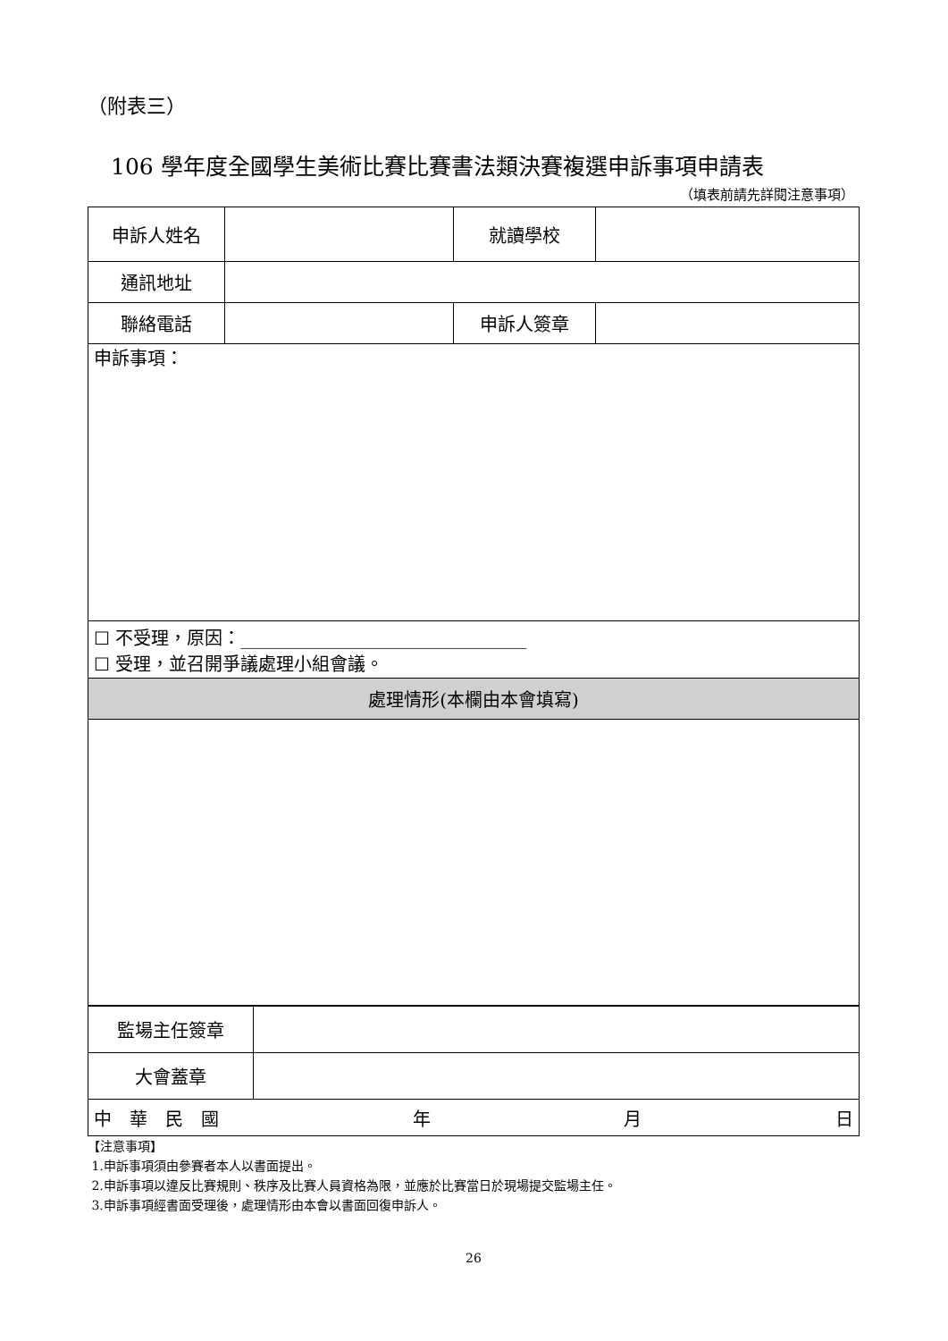（附表三）
106 學年度全國學生美術比賽比賽書法類決賽複選申訴事項申請表
（填表前請先詳閱注意事項）
| 申訴人姓名 | | 就讀學校 | |
| 通訊地址 | | | |
| 聯絡電話 | | 申訴人簽章 | |
| 申訴事項： | | | |
| ☐ 不受理，原因：________________________________ ☐ 受理，並召開爭議處理小組會議。 | | | |
| 處理情形(本欄由本會填寫) | | | |
| 監場主任簽章 | |
| 大會蓋章 | |
| 中 華 民 國 年 月 日 |
【注意事項】
1.申訴事項須由參賽者本人以書面提出。
2.申訴事項以違反比賽規則、秩序及比賽人員資格為限，並應於比賽當日於現場提交監場主任。
3.申訴事項經書面受理後，處理情形由本會以書面回復申訴人。
26